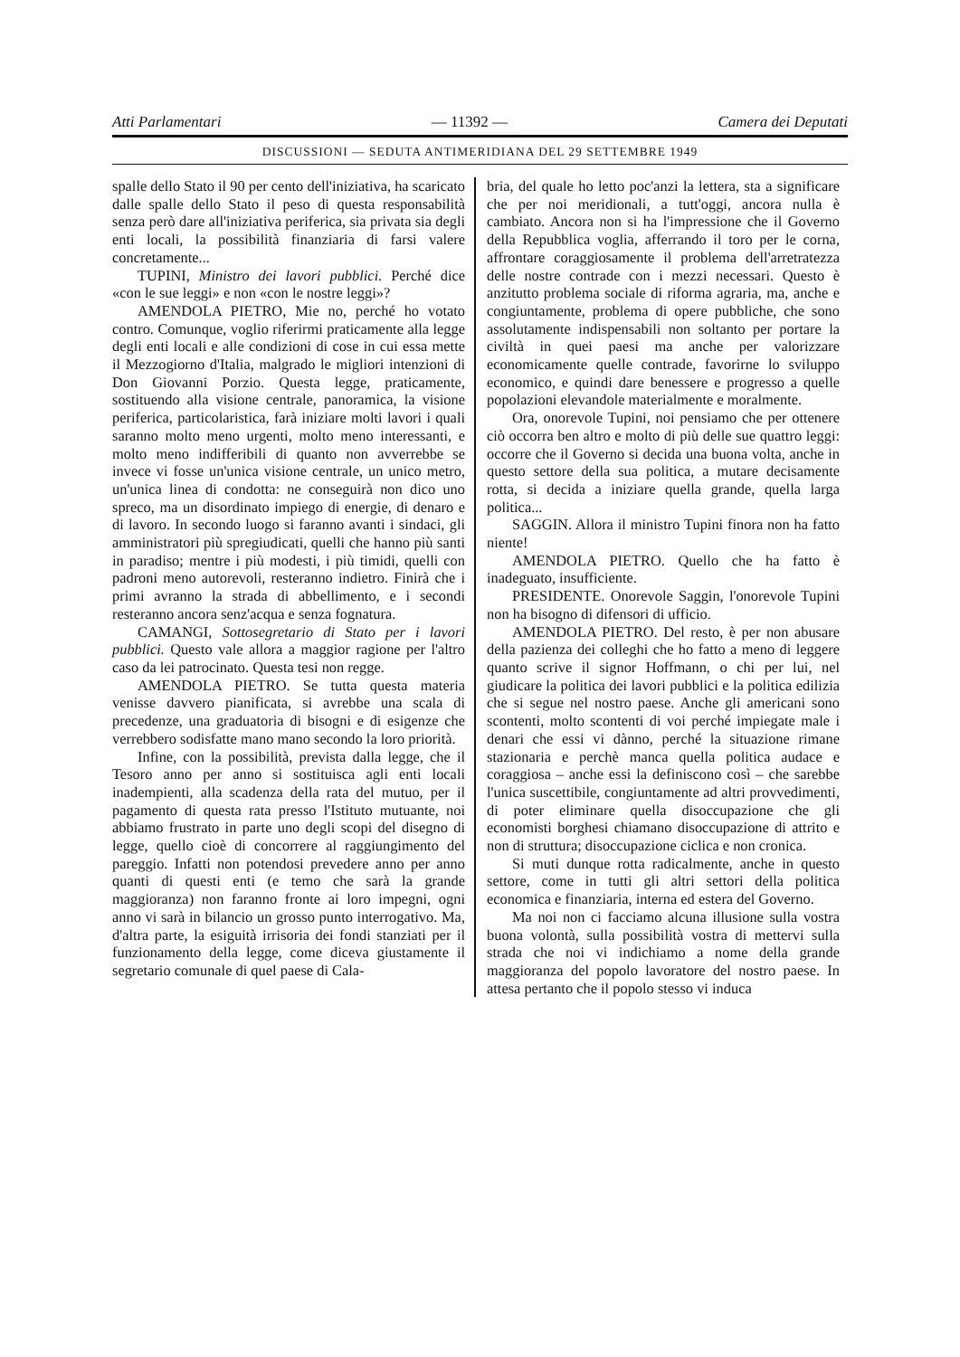Atti Parlamentari — 11392 — Camera dei Deputati
DISCUSSIONI — SEDUTA ANTIMERIDIANA DEL 29 SETTEMBRE 1949
spalle dello Stato il 90 per cento dell'iniziativa, ha scaricato dalle spalle dello Stato il peso di questa responsabilità senza però dare all'iniziativa periferica, sia privata sia degli enti locali, la possibilità finanziaria di farsi valere concretamente...
TUPINI, Ministro dei lavori pubblici. Perché dice «con le sue leggi» e non «con le nostre leggi»?
AMENDOLA PIETRO, Mie no, perché ho votato contro. Comunque, voglio riferirmi praticamente alla legge degli enti locali e alle condizioni di cose in cui essa mette il Mezzogiorno d'Italia, malgrado le migliori intenzioni di Don Giovanni Porzio. Questa legge, praticamente, sostituendo alla visione centrale, panoramica, la visione periferica, particolaristica, farà iniziare molti lavori i quali saranno molto meno urgenti, molto meno interessanti, e molto meno indifferibili di quanto non avverrebbe se invece vi fosse un'unica visione centrale, un unico metro, un'unica linea di condotta: ne conseguirà non dico uno spreco, ma un disordinato impiego di energie, di denaro e di lavoro. In secondo luogo si faranno avanti i sindaci, gli amministratori più spregiudicati, quelli che hanno più santi in paradiso; mentre i più modesti, i più timidi, quelli con padroni meno autorevoli, resteranno indietro. Finirà che i primi avranno la strada di abbellimento, e i secondi resteranno ancora senz'acqua e senza fognatura.
CAMANGI, Sottosegretario di Stato per i lavori pubblici. Questo vale allora a maggior ragione per l'altro caso da lei patrocinato. Questa tesi non regge.
AMENDOLA PIETRO. Se tutta questa materia venisse davvero pianificata, si avrebbe una scala di precedenze, una graduatoria di bisogni e di esigenze che verrebbero sodisfatte mano mano secondo la loro priorità.
Infine, con la possibilità, prevista dalla legge, che il Tesoro anno per anno si sostituisca agli enti locali inadempienti, alla scadenza della rata del mutuo, per il pagamento di questa rata presso l'Istituto mutuante, noi abbiamo frustrato in parte uno degli scopi del disegno di legge, quello cioè di concorrere al raggiungimento del pareggio. Infatti non potendosi prevedere anno per anno quanti di questi enti (e temo che sarà la grande maggioranza) non faranno fronte ai loro impegni, ogni anno vi sarà in bilancio un grosso punto interrogativo. Ma, d'altra parte, la esiguità irrisoria dei fondi stanziati per il funzionamento della legge, come diceva giustamente il segretario comunale di quel paese di Cala-
bria, del quale ho letto poc'anzi la lettera, sta a significare che per noi meridionali, a tutt'oggi, ancora nulla è cambiato. Ancora non si ha l'impressione che il Governo della Repubblica voglia, afferrando il toro per le corna, affrontare coraggiosamente il problema dell'arretratezza delle nostre contrade con i mezzi necessari. Questo è anzitutto problema sociale di riforma agraria, ma, anche e congiuntamente, problema di opere pubbliche, che sono assolutamente indispensabili non soltanto per portare la civiltà in quei paesi ma anche per valorizzare economicamente quelle contrade, favorirne lo sviluppo economico, e quindi dare benessere e progresso a quelle popolazioni elevandole materialmente e moralmente.
Ora, onorevole Tupini, noi pensiamo che per ottenere ciò occorra ben altro e molto di più delle sue quattro leggi: occorre che il Governo si decida una buona volta, anche in questo settore della sua politica, a mutare decisamente rotta, si decida a iniziare quella grande, quella larga politica...
SAGGIN. Allora il ministro Tupini finora non ha fatto niente!
AMENDOLA PIETRO. Quello che ha fatto è inadeguato, insufficiente.
PRESIDENTE. Onorevole Saggin, l'onorevole Tupini non ha bisogno di difensori di ufficio.
AMENDOLA PIETRO. Del resto, è per non abusare della pazienza dei colleghi che ho fatto a meno di leggere quanto scrive il signor Hoffmann, o chi per lui, nel giudicare la politica dei lavori pubblici e la politica edilizia che si segue nel nostro paese. Anche gli americani sono scontenti, molto scontenti di voi perché impiegate male i denari che essi vi dànno, perché la situazione rimane stazionaria e perchè manca quella politica audace e coraggiosa – anche essi la definiscono così – che sarebbe l'unica suscettibile, congiuntamente ad altri provvedimenti, di poter eliminare quella disoccupazione che gli economisti borghesi chiamano disoccupazione di attrito e non di struttura; disoccupazione ciclica e non cronica.
Si muti dunque rotta radicalmente, anche in questo settore, come in tutti gli altri settori della politica economica e finanziaria, interna ed estera del Governo.
Ma noi non ci facciamo alcuna illusione sulla vostra buona volontà, sulla possibilità vostra di mettervi sulla strada che noi vi indichiamo a nome della grande maggioranza del popolo lavoratore del nostro paese. In attesa pertanto che il popolo stesso vi induca